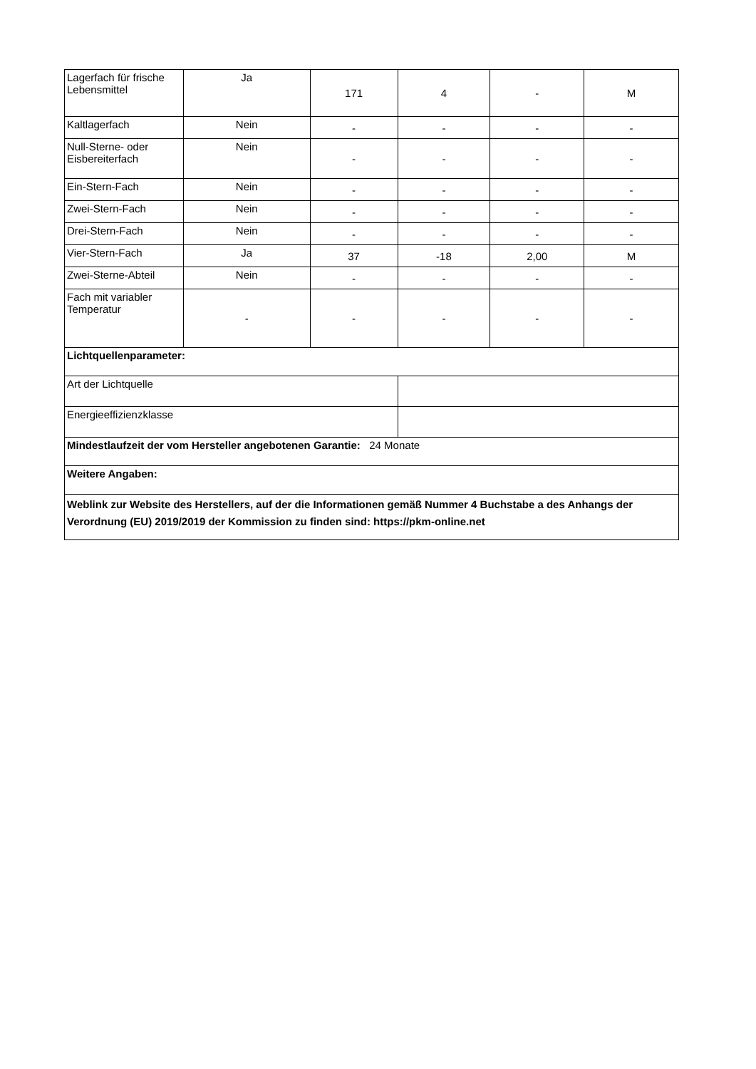| Lagerfach für frische Lebensmittel | Ja | 171 | 4 | - | M |
| Kaltlagerfach | Nein | - | - | - | - |
| Null-Sterne- oder Eisbereiterfach | Nein | - | - | - | - |
| Ein-Stern-Fach | Nein | - | - | - | - |
| Zwei-Stern-Fach | Nein | - | - | - | - |
| Drei-Stern-Fach | Nein | - | - | - | - |
| Vier-Stern-Fach | Ja | 37 | -18 | 2,00 | M |
| Zwei-Sterne-Abteil | Nein | - | - | - | - |
| Fach mit variabler Temperatur | - | - | - | - | - |
| Lichtquellenparameter: | | | | | |
| Art der Lichtquelle | | | | | |
| Energieeffizienzklasse | | | | | |
| Mindestlaufzeit der vom Hersteller angebotenen Garantie: 24 Monate | | | | | |
| Weitere Angaben: | | | | | |
| Weblink zur Website des Herstellers, auf der die Informationen gemäß Nummer 4 Buchstabe a des Anhangs der Verordnung (EU) 2019/2019 der Kommission zu finden sind: https://pkm-online.net | | | | | |